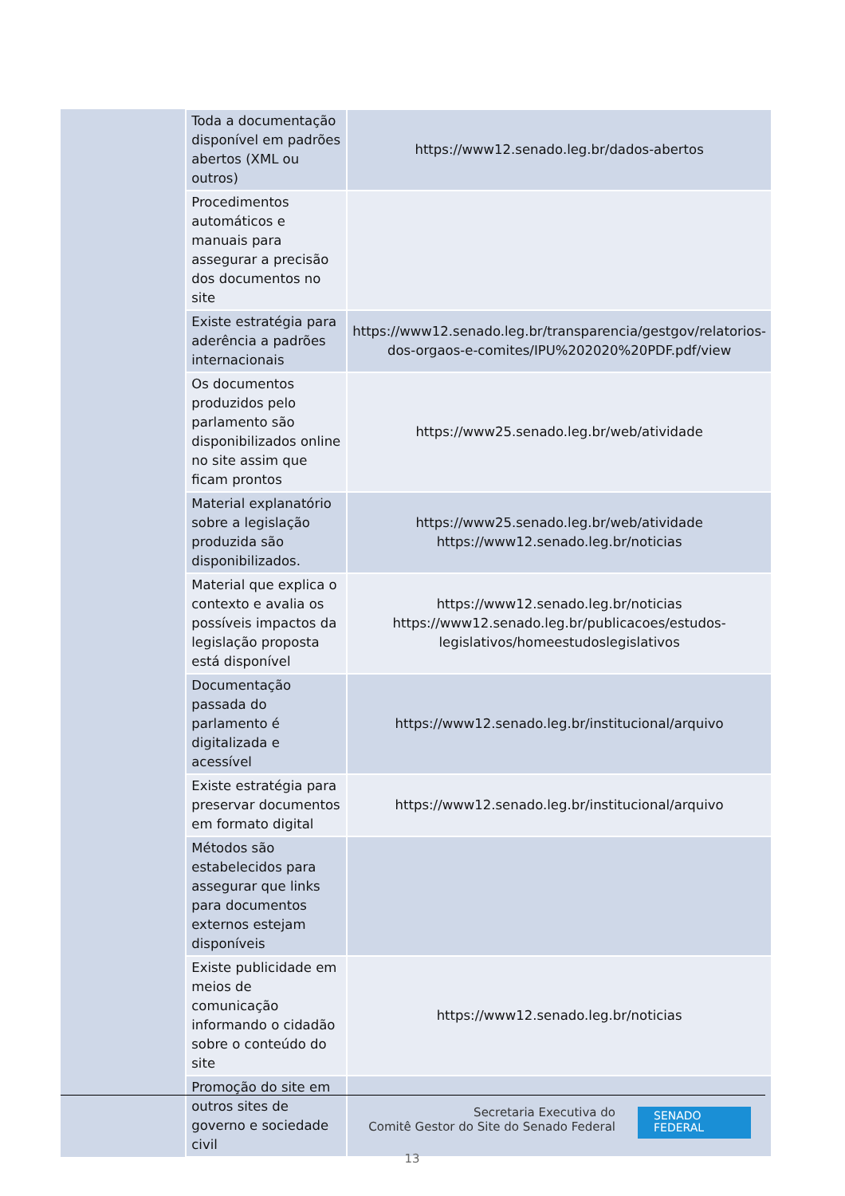| | Toda a documentação disponível em padrões abertos (XML ou outros) | https://www12.senado.leg.br/dados-abertos |
| | Procedimentos automáticos e manuais para assegurar a precisão dos documentos no site | |
| | Existe estratégia para aderência a padrões internacionais | https://www12.senado.leg.br/transparencia/gestgov/relatorios-dos-orgaos-e-comites/IPU%202020%20PDF.pdf/view |
| | Os documentos produzidos pelo parlamento são disponibilizados online no site assim que ficam prontos | https://www25.senado.leg.br/web/atividade |
| | Material explanatório sobre a legislação produzida são disponibilizados. | https://www25.senado.leg.br/web/atividade https://www12.senado.leg.br/noticias |
| | Material que explica o contexto e avalia os possíveis impactos da legislação proposta está disponível | https://www12.senado.leg.br/noticias https://www12.senado.leg.br/publicacoes/estudos-legislativos/homeestudoslegislativos |
| | Documentação passada do parlamento é digitalizada e acessível | https://www12.senado.leg.br/institucional/arquivo |
| | Existe estratégia para preservar documentos em formato digital | https://www12.senado.leg.br/institucional/arquivo |
| | Métodos são estabelecidos para assegurar que links para documentos externos estejam disponíveis | |
| | Existe publicidade em meios de comunicação informando o cidadão sobre o conteúdo do site | https://www12.senado.leg.br/noticias |
| | Promoção do site em outros sites de governo e sociedade civil | |
Secretaria Executiva do
Comitê Gestor do Site do Senado Federal
SENADO
FEDERAL
13